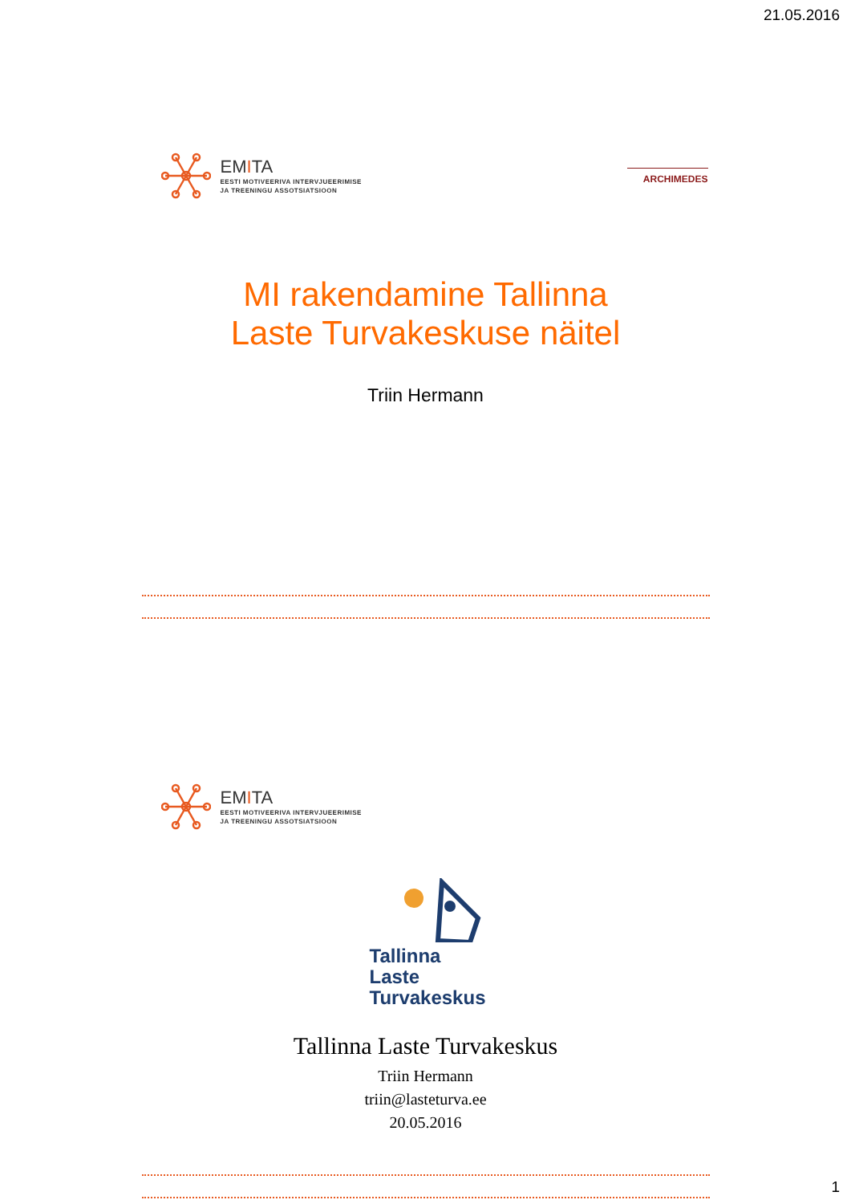21.05.2016
EMITA
EESTI MOTIVEERIVA INTERVJUEERIMISE
JA TREENINGU ASSOTSIATSIOON
ARCHIMEDES
MI rakendamine Tallinna
Laste Turvakeskuse näitel
Triin Hermann
EMITA
EESTI MOTIVEERIVA INTERVJUEERIMISE
JA TREENINGU ASSOTSIATSIOON
Tallinna
Laste
Turvakeskus
Tallinna Laste Turvakeskus
Triin Hermann
triin@lasteturva.ee
20.05.2016
1